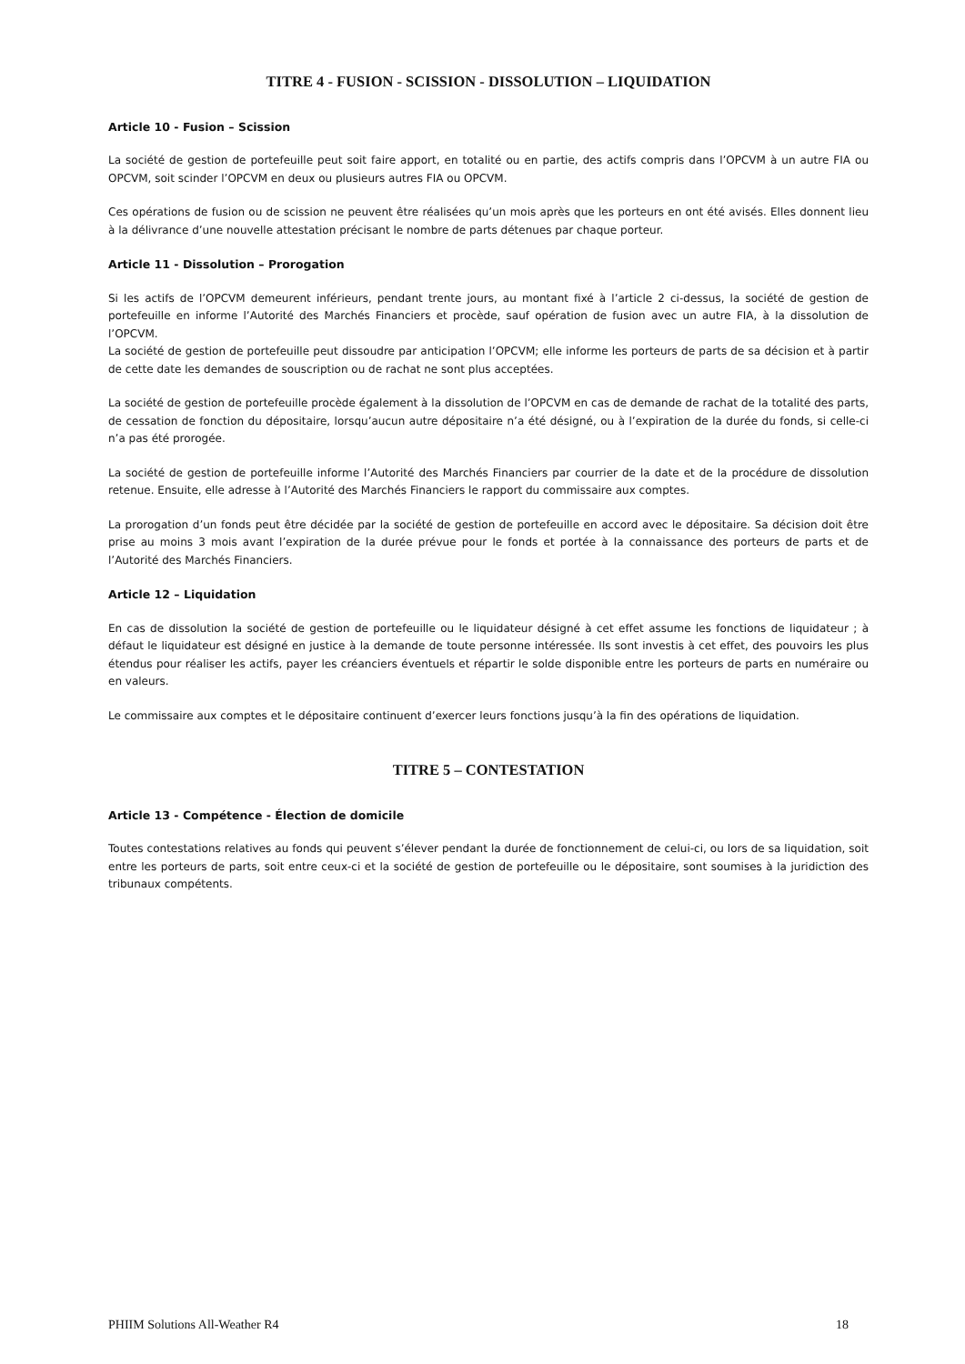TITRE 4 - FUSION - SCISSION - DISSOLUTION – LIQUIDATION
Article 10 - Fusion – Scission
La société de gestion de portefeuille peut soit faire apport, en totalité ou en partie, des actifs compris dans l’OPCVM à un autre FIA ou OPCVM, soit scinder l’OPCVM en deux ou plusieurs autres FIA ou OPCVM.
Ces opérations de fusion ou de scission ne peuvent être réalisées qu’un mois après que les porteurs en ont été avisés. Elles donnent lieu à la délivrance d’une nouvelle attestation précisant le nombre de parts détenues par chaque porteur.
Article 11 - Dissolution – Prorogation
Si les actifs de l’OPCVM demeurent inférieurs, pendant trente jours, au montant fixé à l’article 2 ci-dessus, la société de gestion de portefeuille en informe l’Autorité des Marchés Financiers et procède, sauf opération de fusion avec un autre FIA, à la dissolution de l’OPCVM.
La société de gestion de portefeuille peut dissoudre par anticipation l’OPCVM; elle informe les porteurs de parts de sa décision et à partir de cette date les demandes de souscription ou de rachat ne sont plus acceptées.
La société de gestion de portefeuille procède également à la dissolution de l’OPCVM en cas de demande de rachat de la totalité des parts, de cessation de fonction du dépositaire, lorsqu’aucun autre dépositaire n’a été désigné, ou à l’expiration de la durée du fonds, si celle-ci n’a pas été prorogée.
La société de gestion de portefeuille informe l’Autorité des Marchés Financiers par courrier de la date et de la procédure de dissolution retenue. Ensuite, elle adresse à l’Autorité des Marchés Financiers le rapport du commissaire aux comptes.
La prorogation d’un fonds peut être décidée par la société de gestion de portefeuille en accord avec le dépositaire. Sa décision doit être prise au moins 3 mois avant l’expiration de la durée prévue pour le fonds et portée à la connaissance des porteurs de parts et de l’Autorité des Marchés Financiers.
Article 12 – Liquidation
En cas de dissolution la société de gestion de portefeuille ou le liquidateur désigné à cet effet assume les fonctions de liquidateur ; à défaut le liquidateur est désigné en justice à la demande de toute personne intéressée. Ils sont investis à cet effet, des pouvoirs les plus étendus pour réaliser les actifs, payer les créanciers éventuels et répartir le solde disponible entre les porteurs de parts en numéraire ou en valeurs.
Le commissaire aux comptes et le dépositaire continuent d’exercer leurs fonctions jusqu’à la fin des opérations de liquidation.
TITRE 5 – CONTESTATION
Article 13 - Compétence - Élection de domicile
Toutes contestations relatives au fonds qui peuvent s’élever pendant la durée de fonctionnement de celui-ci, ou lors de sa liquidation, soit entre les porteurs de parts, soit entre ceux-ci et la société de gestion de portefeuille ou le dépositaire, sont soumises à la juridiction des tribunaux compétents.
PHIIM Solutions All-Weather R4 18